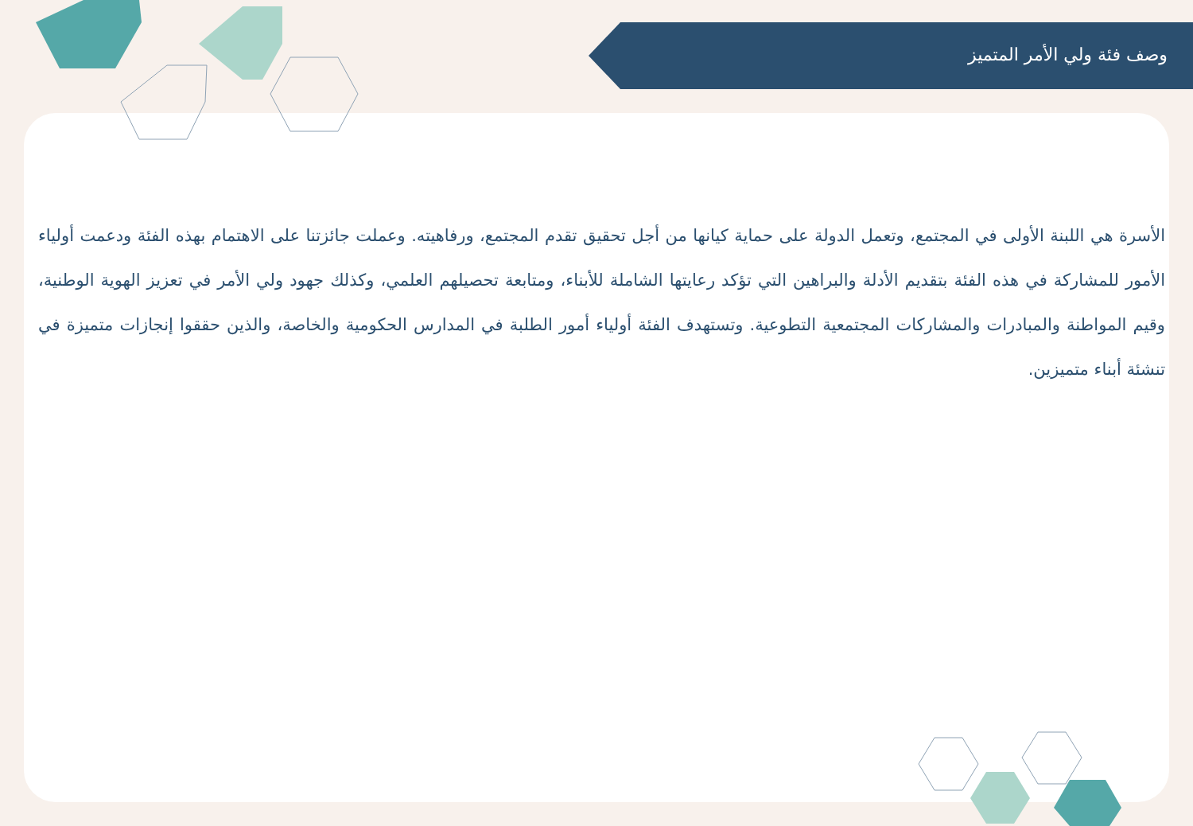وصف فئة ولي الأمر المتميز
الأسرة هي اللبنة الأولى في المجتمع، وتعمل الدولة على حماية كيانها من أجل تحقيق تقدم المجتمع، ورفاهيته. وعملت جائزتنا على الاهتمام بهذه الفئة ودعمت أولياء الأمور للمشاركة في هذه الفئة بتقديم الأدلة والبراهين التي تؤكد رعايتها الشاملة للأبناء، ومتابعة تحصيلهم العلمي، وكذلك جهود ولي الأمر في تعزيز الهوية الوطنية، وقيم المواطنة والمبادرات والمشاركات المجتمعية التطوعية. وتستهدف الفئة أولياء أمور الطلبة في المدارس الحكومية والخاصة، والذين حققوا إنجازات متميزة في تنشئة أبناء متميزين.